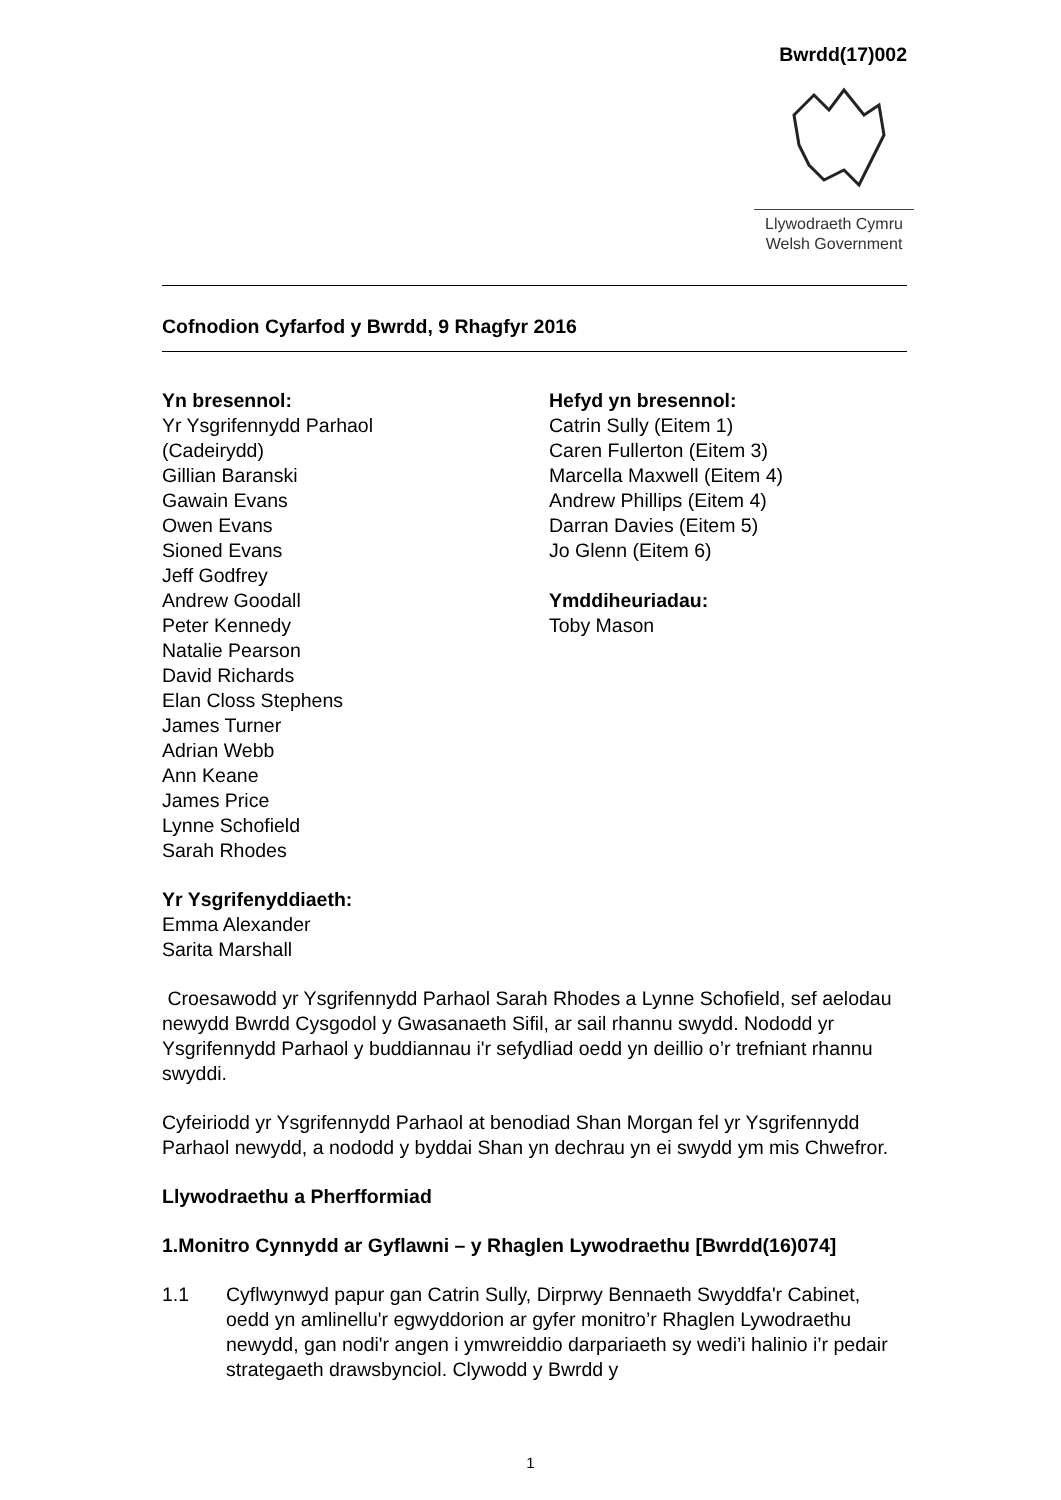Bwrdd(17)002
Llywodraeth Cymru
Welsh Government
Cofnodion Cyfarfod y Bwrdd, 9 Rhagfyr 2016
Yn bresennol:
Yr Ysgrifennydd Parhaol
(Cadeirydd)
Gillian Baranski
Gawain Evans
Owen Evans
Sioned Evans
Jeff Godfrey
Andrew Goodall
Peter Kennedy
Natalie Pearson
David Richards
Elan Closs Stephens
James Turner
Adrian Webb
Ann Keane
James Price
Lynne Schofield
Sarah Rhodes
Hefyd yn bresennol:
Catrin Sully (Eitem 1)
Caren Fullerton (Eitem 3)
Marcella Maxwell (Eitem 4)
Andrew Phillips (Eitem 4)
Darran Davies (Eitem 5)
Jo Glenn (Eitem 6)
Ymddiheuriadau:
Toby Mason
Yr Ysgrifenyddiaeth:
Emma Alexander
Sarita Marshall
Croesawodd yr Ysgrifennydd Parhaol Sarah Rhodes a Lynne Schofield, sef aelodau newydd Bwrdd Cysgodol y Gwasanaeth Sifil, ar sail rhannu swydd. Nododd yr Ysgrifennydd Parhaol y buddiannau i'r sefydliad oedd yn deillio o’r trefniant rhannu swyddi.
Cyfeiriodd yr Ysgrifennydd Parhaol at benodiad Shan Morgan fel yr Ysgrifennydd Parhaol newydd, a nododd y byddai Shan yn dechrau yn ei swydd ym mis Chwefror.
Llywodraethu a Pherfformiad
1. Monitro Cynnydd ar Gyflawni – y Rhaglen Lywodraethu [Bwrdd(16)074]
1.1 Cyflwynwyd papur gan Catrin Sully, Dirprwy Bennaeth Swyddfa'r Cabinet, oedd yn amlinellu'r egwyddorion ar gyfer monitro’r Rhaglen Lywodraethu newydd, gan nodi'r angen i ymwreiddio darpariaeth sy wedi’i halinio i’r pedair strategaeth drawsbynciol. Clywodd y Bwrdd y
1